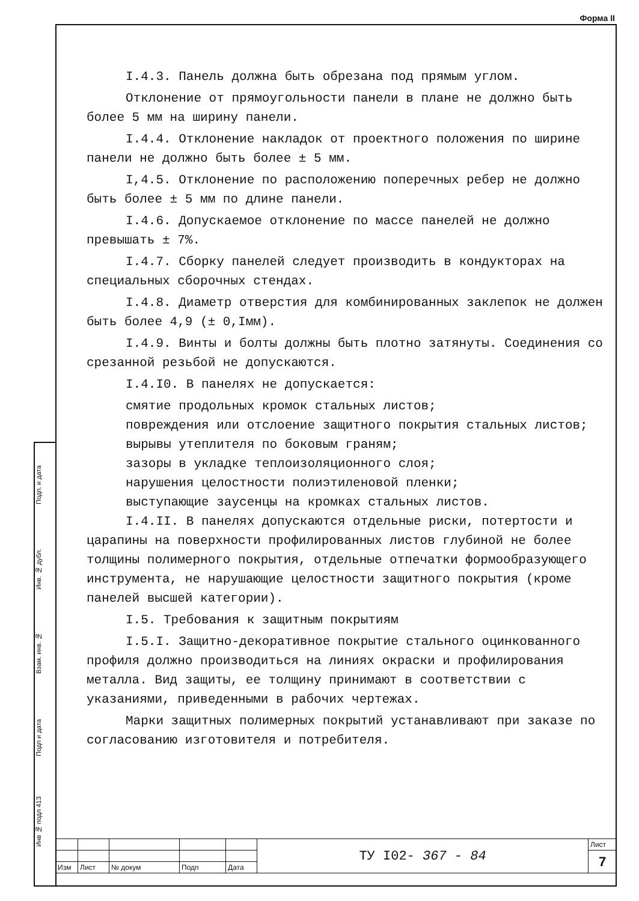Форма II
Подп. и дата
Инв. № дубл.
Взам. инв. №
Подп и дата
Инв № подл 413
I.4.3. Панель должна быть обрезана под прямым углом.
Отклонение от прямоугольности панели в плане не должно быть более 5 мм на ширину панели.
I.4.4. Отклонение накладок от проектного положения по ширине панели не должно быть более ± 5 мм.
I,4.5. Отклонение по расположению поперечных ребер не должно быть более ± 5 мм по длине панели.
I.4.6. Допускаемое отклонение по массе панелей не должно превышать ± 7%.
I.4.7. Сборку панелей следует производить в кондукторах на специальных сборочных стендах.
I.4.8. Диаметр отверстия для комбинированных заклепок не должен быть более 4,9 (± 0,Iмм).
I.4.9. Винты и болты должны быть плотно затянуты. Соединения со срезанной резьбой не допускаются.
I.4.I0. В панелях не допускается:
смятие продольных кромок стальных листов;
повреждения или отслоение защитного покрытия стальных листов;
вырывы утеплителя по боковым граням;
зазоры в укладке теплоизоляционного слоя;
нарушения целостности полиэтиленовой пленки;
выступающие заусенцы на кромках стальных листов.
I.4.II. В панелях допускаются отдельные риски, потертости и царапины на поверхности профилированных листов глубиной не более толщины полимерного покрытия, отдельные отпечатки формообразующего инструмента, не нарушающие целостности защитного покрытия (кроме панелей высшей категории).
I.5. Требования к защитным покрытиям
I.5.I. Защитно-декоративное покрытие стального оцинкованного профиля должно производиться на линиях окраски и профилирования металла. Вид защиты, ее толщину принимают в соответствии с указаниями, приведенными в рабочих чертежах.
Марки защитных полимерных покрытий устанавливают при заказе по согласованию изготовителя и потребителя.
| | | | | | ТУ I02- 367 - 84 | Лист |
| | | | | | | 7 |
| Изм | Лист | № докум | Подп | Дата | | |